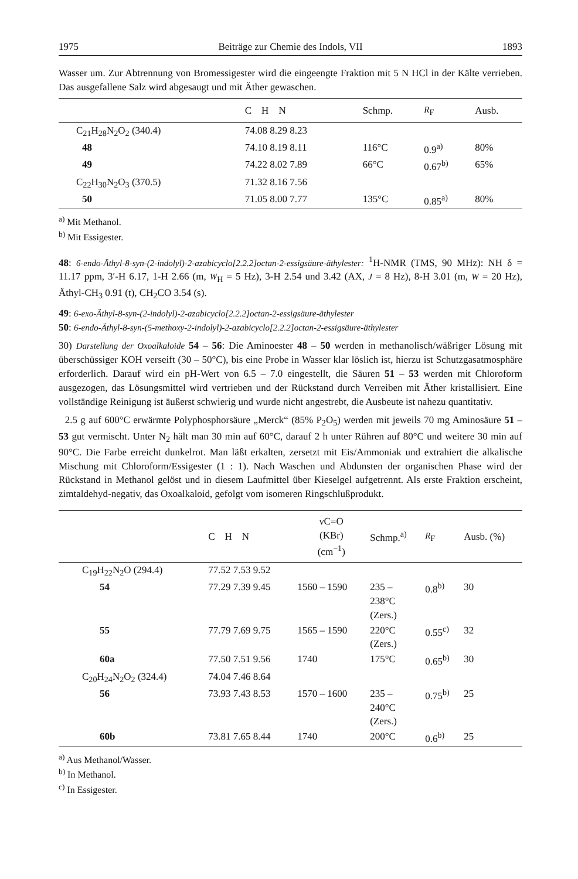1975 Beiträge zur Chemie des Indols, VII 1893
Wasser um. Zur Abtrennung von Bromessigester wird die eingeengte Fraktion mit 5 N HCl in der Kälte verrieben. Das ausgefallene Salz wird abgesaugt und mit Äther gewaschen.
| | C H N | Schmp. | R<sub>F</sub> | Ausb. |
| --- | --- | --- | --- | --- |
| C<sub>21</sub>H<sub>28</sub>N<sub>2</sub>O<sub>2</sub> (340.4) | 74.08 8.29 8.23 | | | |
| 48 | 74.10 8.19 8.11 | 116°C | 0.9<sup>a)</sup> | 80% |
| 49 | 74.22 8.02 7.89 | 66°C | 0.67<sup>b)</sup> | 65% |
| C<sub>22</sub>H<sub>30</sub>N<sub>2</sub>O<sub>3</sub> (370.5) | 71.32 8.16 7.56 | | | |
| 50 | 71.05 8.00 7.77 | 135°C | 0.85<sup>a)</sup> | 80% |
<sup>a)</sup> Mit Methanol.
<sup>b)</sup> Mit Essigester.
48: 6-endo-Äthyl-8-syn-(2-indolyl)-2-azabicyclo[2.2.2]octan-2-essigsäure-äthylester: <sup>1</sup>H-NMR (TMS, 90 MHz): NH δ = 11.17 ppm, 3′-H 6.17, 1-H 2.66 (m, W<sub>H</sub> = 5 Hz), 3-H 2.54 und 3.42 (AX, J = 8 Hz), 8-H 3.01 (m, W = 20 Hz), Äthyl-CH<sub>3</sub> 0.91 (t), CH<sub>2</sub>CO 3.54 (s).
49: 6-exo-Äthyl-8-syn-(2-indolyl)-2-azabicyclo[2.2.2]octan-2-essigsäure-äthylester
50: 6-endo-Äthyl-8-syn-(5-methoxy-2-indolyl)-2-azabicyclo[2.2.2]octan-2-essigsäure-äthylester
30) Darstellung der Oxoalkaloide 54 – 56: Die Aminoester 48 – 50 werden in methanolisch/wäßriger Lösung mit überschüssiger KOH verseift (30 – 50°C), bis eine Probe in Wasser klar löslich ist, hierzu ist Schutzgasatmosphäre erforderlich. Darauf wird ein pH-Wert von 6.5 – 7.0 eingestellt, die Säuren 51 – 53 werden mit Chloroform ausgezogen, das Lösungsmittel wird vertrieben und der Rückstand durch Verreiben mit Äther kristallisiert. Eine vollständige Reinigung ist äußerst schwierig und wurde nicht angestrebt, die Ausbeute ist nahezu quantitativ.
2.5 g auf 600°C erwärmte Polyphosphorsäure „Merck“ (85% P<sub>2</sub>O<sub>5</sub>) werden mit jeweils 70 mg Aminosäure 51 – 53 gut vermischt. Unter N<sub>2</sub> hält man 30 min auf 60°C, darauf 2 h unter Rühren auf 80°C und weitere 30 min auf 90°C. Die Farbe erreicht dunkelrot. Man läßt erkalten, zersetzt mit Eis/Ammoniak und extrahiert die alkalische Mischung mit Chloroform/Essigester (1 : 1). Nach Waschen und Abdunsten der organischen Phase wird der Rückstand in Methanol gelöst und in diesem Laufmittel über Kieselgel aufgetrennt. Als erste Fraktion erscheint, zimtaldehyd-negativ, das Oxoalkaloid, gefolgt vom isomeren Ringschlußprodukt.
| | C H N | νC=O (KBr) (cm<sup>−1</sup>) | Schmp.<sup>a)</sup> | R<sub>F</sub> | Ausb. (%) |
| --- | --- | --- | --- | --- | --- |
| C<sub>19</sub>H<sub>22</sub>N<sub>2</sub>O (294.4) | 77.52 7.53 9.52 | | | | |
| 54 | 77.29 7.39 9.45 | 1560 – 1590 | 235 – 238°C (Zers.) | 0.8<sup>b)</sup> | 30 |
| 55 | 77.79 7.69 9.75 | 1565 – 1590 | 220°C (Zers.) | 0.55<sup>c)</sup> | 32 |
| 60a | 77.50 7.51 9.56 | 1740 | 175°C | 0.65<sup>b)</sup> | 30 |
| C<sub>20</sub>H<sub>24</sub>N<sub>2</sub>O<sub>2</sub> (324.4) | 74.04 7.46 8.64 | | | | |
| 56 | 73.93 7.43 8.53 | 1570 – 1600 | 235 – 240°C (Zers.) | 0.75<sup>b)</sup> | 25 |
| 60b | 73.81 7.65 8.44 | 1740 | 200°C | 0.6<sup>b)</sup> | 25 |
<sup>a)</sup> Aus Methanol/Wasser.
<sup>b)</sup> In Methanol.
<sup>c)</sup> In Essigester.